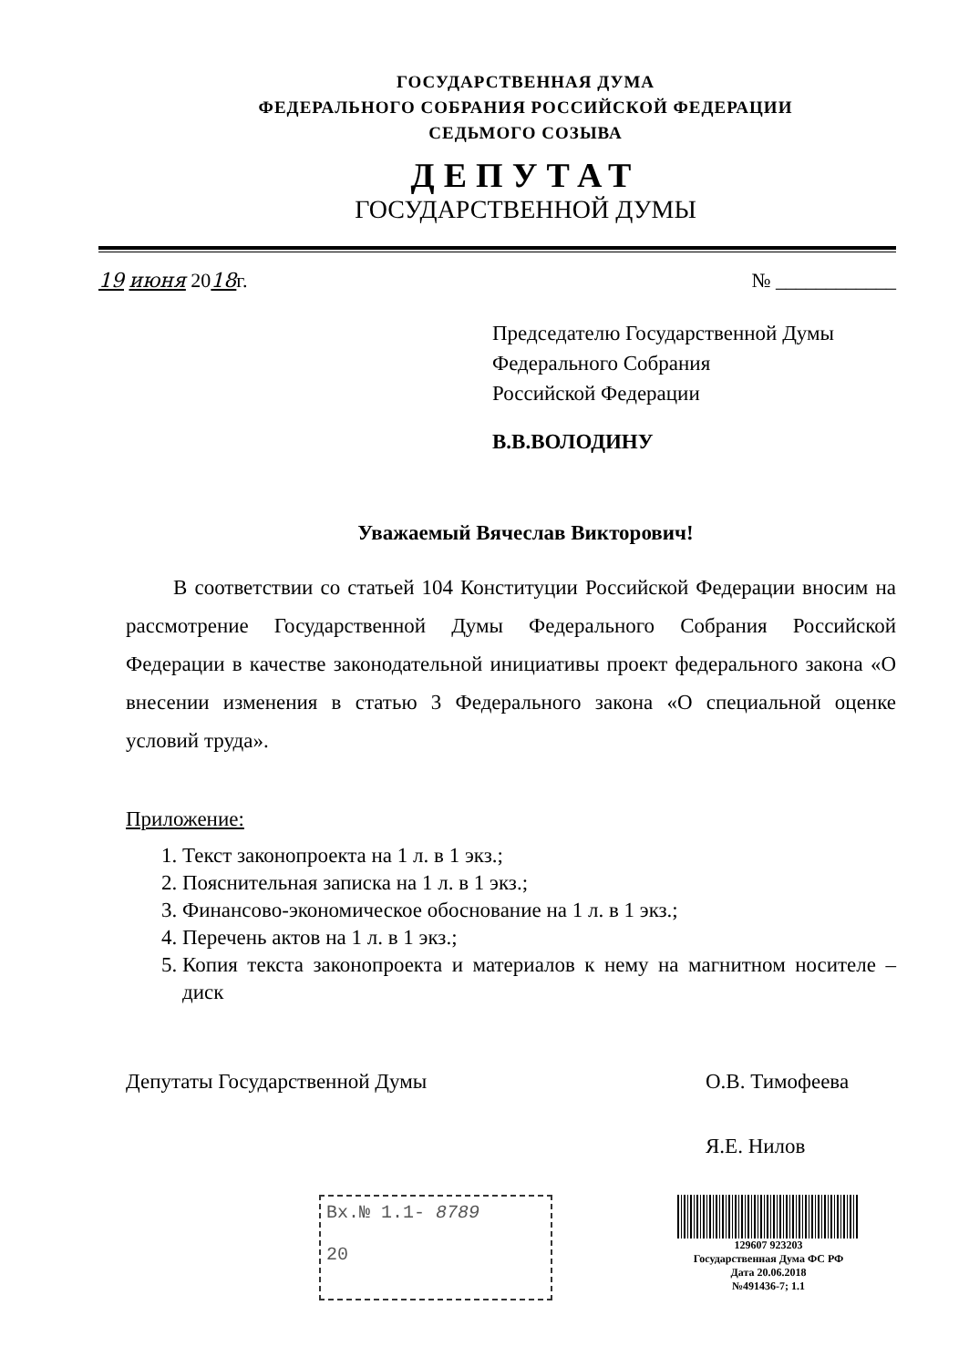ГОСУДАРСТВЕННАЯ ДУМА
ФЕДЕРАЛЬНОГО СОБРАНИЯ РОССИЙСКОЙ ФЕДЕРАЦИИ
СЕДЬМОГО СОЗЫВА
ДЕПУТАТ
ГОСУДАРСТВЕННОЙ ДУМЫ
19 июня 2018г. № ____________
Председателю Государственной Думы
Федерального Собрания
Российской Федерации
В.В.ВОЛОДИНУ
Уважаемый Вячеслав Викторович!
В соответствии со статьей 104 Конституции Российской Федерации вносим на рассмотрение Государственной Думы Федерального Собрания Российской Федерации в качестве законодательной инициативы проект федерального закона «О внесении изменения в статью 3 Федерального закона «О специальной оценке условий труда».
Приложение:
1. Текст законопроекта на 1 л. в 1 экз.;
2. Пояснительная записка на 1 л. в 1 экз.;
3. Финансово-экономическое обоснование на 1 л. в 1 экз.;
4. Перечень актов на 1 л. в 1 экз.;
5. Копия текста законопроекта и материалов к нему на магнитном носителе – диск
Депутаты Государственной Думы О.В. Тимофеева
Я.Е. Нилов
Вх.№ 1.1- 8789
20
129607 923203
Государственная Дума ФС РФ
Дата 20.06.2018
№491436-7; 1.1